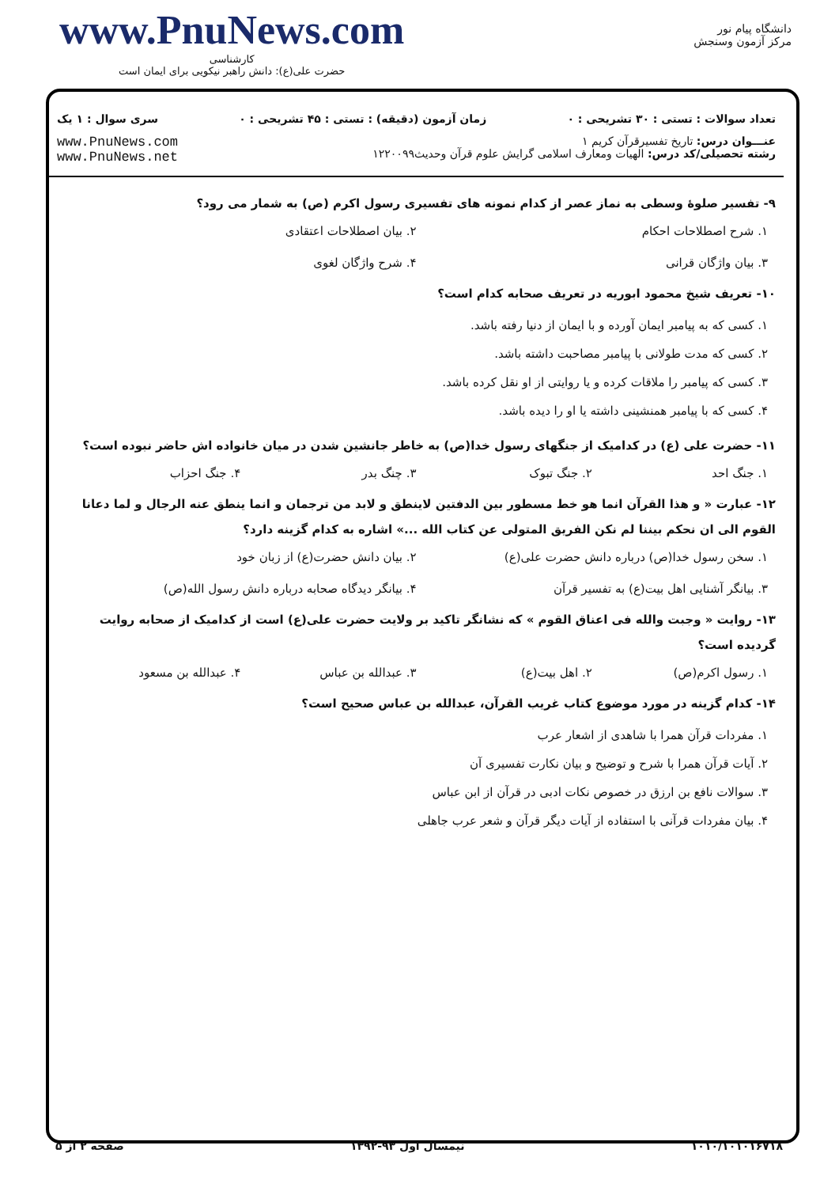www.PnuNews.com
کارشناسی
حضرت علی(ع): دانش راهبر نیکویی برای ایمان است
دانشگاه پیام نور
مرکز آزمون وسنجش
تعداد سوالات : تستی : ۳۰ تشریحی : ۰ زمان آزمون (دقیقه) : تستی : ۴۵ تشریحی : ۰ سری سوال : ۱ یک
عنـــوان درس: تاریخ تفسیرقرآن کریم ۱
رشته تحصیلی/کد درس: الهیات ومعارف اسلامی گرایش علوم قرآن وحدیث۱۲۲۰۰۹۹ www.PnuNews.com
www.PnuNews.net
۹- تفسیر صلوهٔ وسطی به نماز عصر از کدام نمونه های تفسیری رسول اکرم (ص) به شمار می رود؟
۱. شرح اصطلاحات احکام ۲. بیان اصطلاحات اعتقادی
۳. بیان واژگان قرانی ۴. شرح واژگان لغوی
۱۰- تعریف شیخ محمود ابوریه در تعریف صحابه کدام است؟
۱. کسی که به پیامبر ایمان آورده و با ایمان از دنیا رفته باشد.
۲. کسی که مدت طولانی با پیامبر مصاحبت داشته باشد.
۳. کسی که پیامبر را ملاقات کرده و یا روایتی از او نقل کرده باشد.
۴. کسی که با پیامبر همنشینی داشته یا او را دیده باشد.
۱۱- حضرت علی (ع) در کدامیک از جنگهای رسول خدا(ص) به خاطر جانشین شدن در میان خانواده اش حاضر نبوده است؟
۱. جنگ احد ۲. جنگ تبوک ۳. چنگ بدر ۴. جنگ احزاب
۱۲- عبارت « و هذا القرآن انما هو خط مسطور بین الدفتین لاینطق و لابد من ترجمان و انما ینطق عنه الرجال و لما دعانا القوم الی ان نحکم بیننا لم نکن الفریق المتولی عن کتاب الله ...» اشاره به کدام گزینه دارد؟
۱. سخن رسول خدا(ص) درباره دانش حضرت علی(ع)
۲. بیان دانش حضرت(ع) از زبان خود
۳. بیانگر آشنایی اهل بیت(ع) به تفسیر قرآن
۴. بیانگر دیدگاه صحابه درباره دانش رسول الله(ص)
۱۳- روایت « وجبت والله فی اعناق القوم » که نشانگر تاکید بر ولایت حضرت علی(ع) است از کدامیک از صحابه روایت گردیده است؟
۱. رسول اکرم(ص) ۲. اهل بیت(ع) ۳. عبدالله بن عباس ۴. عبدالله بن مسعود
۱۴- کدام گزینه در مورد موضوع کتاب غریب القرآن، عبدالله بن عباس صحیح است؟
۱. مفردات قرآن همرا با شاهدی از اشعار عرب
۲. آیات قرآن همرا با شرح و توضیح و بیان نکارت تفسیری آن
۳. سوالات نافع بن ارزق در خصوص نکات ادبی در قرآن از ابن عباس
۴. بیان مفردات قرآنی با استفاده از آیات دیگر قرآن و شعر عرب جاهلی
۱۰۱۰/۱۰۱۰۱۶۷۱۸ نیمسال اول ۹۳-۱۳۹۲ صفحه ۲ از ۵